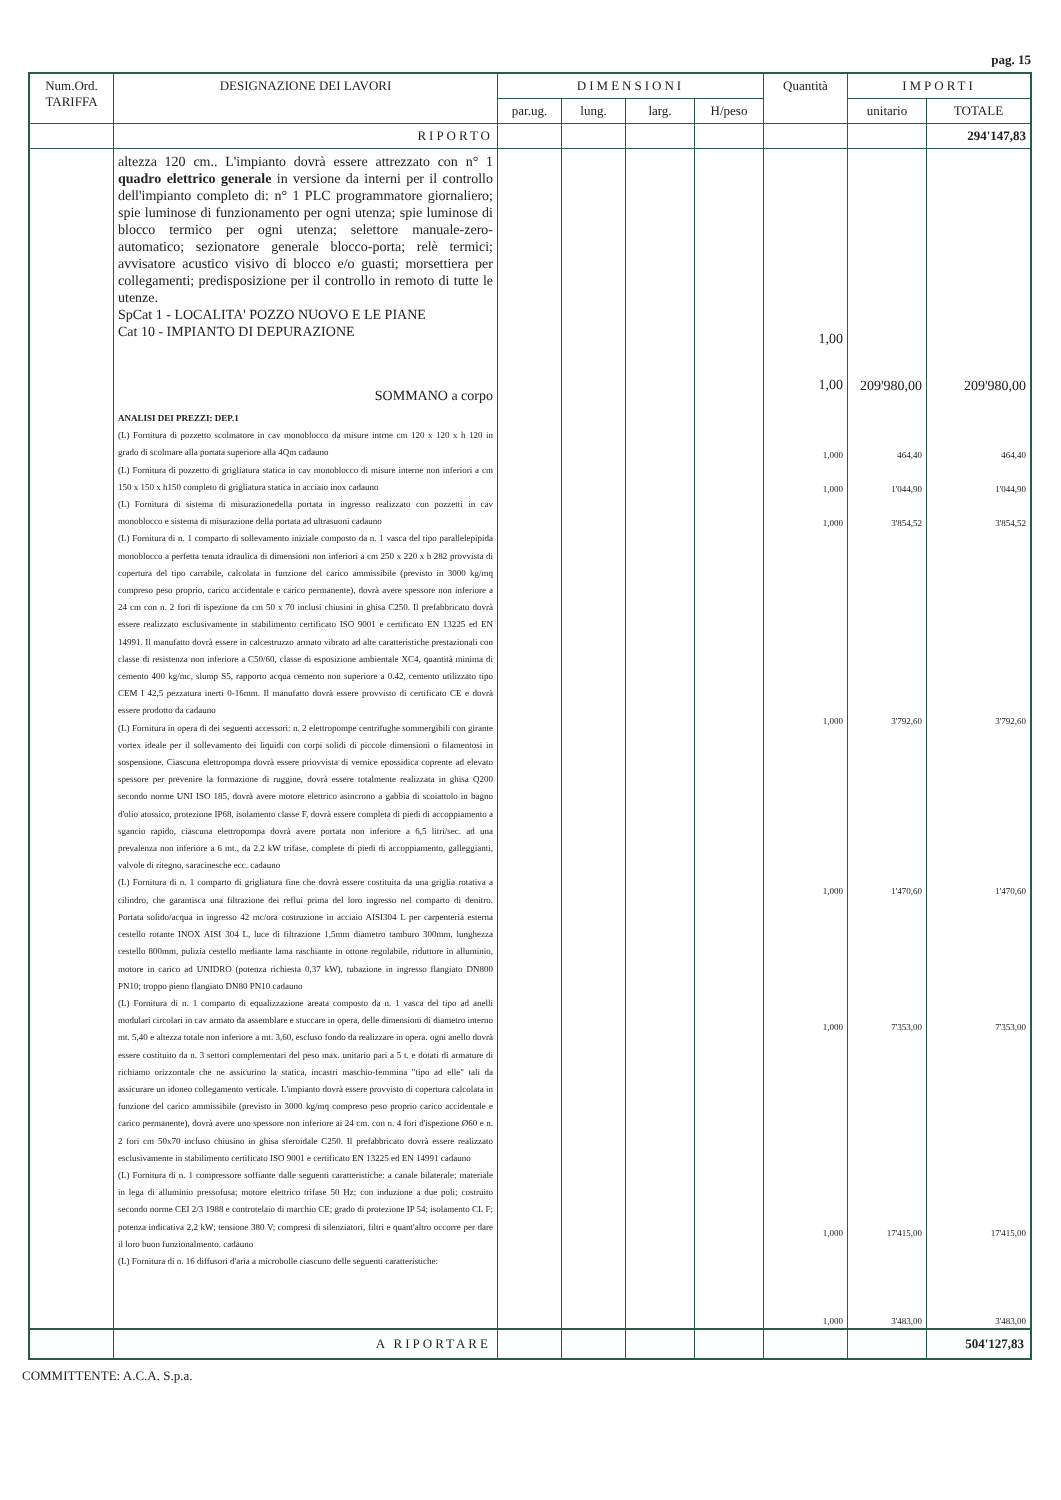pag. 15
| Num.Ord. TARIFFA | DESIGNAZIONE DEI LAVORI | DIMENSIONI | | | | Quantità | IMPORTI | |
| --- | --- | --- | --- | --- | --- | --- | --- | --- |
| | | par.ug. | lung. | larg. | H/peso | | unitario | TOTALE |
| | RIPORTO | | | | | | | 294'147,83 |
| | altezza 120 cm.. L'impianto dovrà essere attrezzato con n° 1 quadro elettrico generale in versione da interni per il controllo dell'impianto completo di: n° 1 PLC programmatore giornaliero; spie luminose di funzionamento per ogni utenza; spie luminose di blocco termico per ogni utenza; selettore manuale-zero-automatico; sezionatore generale blocco-porta; relè termici; avvisatore acustico visivo di blocco e/o guasti; morsettiera per collegamenti; predisposizione per il controllo in remoto di tutte le utenze. SpCat 1 - LOCALITA' POZZO NUOVO E LE PIANE Cat 10 - IMPIANTO DI DEPURAZIONE SOMMANO a corpo | | | | | 1,00 1,00 | 209'980,00 | 209'980,00 |
| | ANALISI DEI PREZZI: DEP.1 (L) Fornitura di pozzetto scolmatore in cav monoblocco da misure intrne cm 120 x 120 x h 120 in grado di scolmare alla portata superiore alla 4Qm cadauno (L) Fornitura di pozzetto di grigliatura statica in cav monoblocco di misure interne non inferiori a cm 150 x 150 x h150 completo di grigliatura statica in acciaio inox cadauno (L) Fornitura di sistema di misurazionedella portata in ingresso realizzato con pozzetti in cav monoblocco e sistema di misurazione della portata ad ultrasuoni cadauno (L) Fornitura di n. 1 comparto di sollevamento iniziale composto da n. 1 vasca del tipo parallelepipida monoblocco a perfetta tenuta idraulica di dimensioni non inferiori a cm 250 x 220 x h 282 provvista di copertura del tipo carrabile, calcolata in funzione del carico ammissibile (previsto in 3000 kg/mq compreso peso proprio, carico accidentale e carico permanente), dovrà avere spessore non inferiore a 24 cm con n. 2 fori di ispezione da cm 50 x 70 inclusi chiusini in ghisa C250. Il prefabbricato dovrà essere realizzato esclusivamente in stabilimento certificato ISO 9001 e certificato EN 13225 ed EN 14991. Il manufatto dovrà essere in calcestruzzo armato vibrato ad alte caratteristiche prestazionali con classe di resistenza non inferiore a C50/60, classe di esposizione ambientale XC4, quantità minima di cemento 400 kg/mc, slump S5, rapporto acqua cemento non superiore a 0.42, cemento utilizzato tipo CEM I 42,5 pezzatura inerti 0-16mm. Il manufatto dovrà essere provvisto di certificato CE e dovrà essere prodotto da cadauno (L) Fornitura in opera di dei seguenti accessori: n. 2 elettropompe centrifughe sommergibili con girante vortex ideale per il sollevamento dei liquidi con corpi solidi di piccole dimensioni o filamentosi in sospensione. Ciascuna elettropompa dovrà essere priovvista di vernice epossidica coprente ad elevato spessore per prevenire la formazione di ruggine, dovrà essere totalmente realizzata in ghisa Q200 secondo norme UNI ISO 185, dovrà avere motore elettrico asincrono a gabbia di scoiattolo in bagno d'olio atossico, protezione IP68, isolamento classe F, dovrà essere completa di piedi di accoppiamento a sgancio rapido, ciascuna elettropompa dovrà avere portata non inferiore a 6,5 litri/sec. ad una prevalenza non inferiore a 6 mt., da 2.2 kW trifase, complete di piedi di accoppiamento, galleggianti, valvole di ritegno, saracinesche ecc. cadauno (L) Fornitura di n. 1 comparto di grigliatura fine che dovrà essere costituita da una griglia rotativa a cilindro, che garantisca una filtrazione dei reflui prima del loro ingresso nel comparto di denitro. Portata solido/acqua in ingresso 42 mc/ora costruzione in acciaio AISI304 L per carpenteria esterna cestello rotante INOX AISI 304 L, luce di filtrazione 1,5mm diametro tamburo 300mm, lunghezza cestello 800mm, pulizia cestello mediante lama raschiante in ottone regolabile, riduttore in alluminio, motore in carico ad UNIDRO (potenza richiesta 0,37 kW), tubazione in ingresso flangiato DN800 PN10; troppo pieno flangiato DN80 PN10 cadauno (L) Fornitura di n. 1 comparto di equalizzazione areata composto da n. 1 vasca del tipo ad anelli modulari circolari in cav armato da assemblare e stuccare in opera, delle dimensioni di diametro interno mt. 5,40 e altezza totale non inferiore a mt. 3,60, escluso fondo da realizzare in opera. ogni anello dovrà essere costituito da n. 3 settori complementari del peso max. unitario pari a 5 t. e dotati di armature di richiamo orizzontale che ne assicurino la statica, incastri maschio-femmina "tipo ad elle" tali da assicurare un idoneo collegamento verticale. L'impianto dovrà essere provvisto di copertura calcolata in funzione del carico ammissibile (previsto in 3000 kg/mq compreso peso proprio carico accidentale e carico permanente), dovrà avere uno spessore non inferiore ai 24 cm. con n. 4 fori d'ispezione Ø60 e n. 2 fori cm 50x70 incluso chiusino in ghisa sferoidale C250. Il prefabbricato dovrà essere realizzato esclusivamente in stabilimento certificato ISO 9001 e certificato EN 13225 ed EN 14991 cadauno (L) Fornitura di n. 1 compressore soffiante dalle seguenti caratteristiche: a canale bilaterale; materiale in lega di alluminio pressofusa; motore elettrico trifase 50 Hz; con induzione a due poli; costruito secondo norme CEI 2/3 1988 e controtelaio di marchio CE; grado di protezione IP 54; isolamento CL F; potenza indicativa 2,2 kW; tensione 380 V; compresi di silenziatori, filtri e quant'altro occorre per dare il loro buon funzionalmento. cadauno (L) Fornitura di n. 16 diffusori d'aria a microbolle ciascuno delle seguenti caratteristiche: | | | | | 1,000 1,000 1,000 1,000 1,000 1,000 1,000 1,000 | 464,40 1'044,90 3'854,52 3'792,60 1'470,60 7'353,00 17'415,00 3'483,00 | 464,40 1'044,90 3'854,52 3'792,60 1'470,60 7'353,00 17'415,00 3'483,00 |
| | A RIPORTARE | | | | | | | 504'127,83 |
COMMITTENTE: A.C.A. S.p.a.